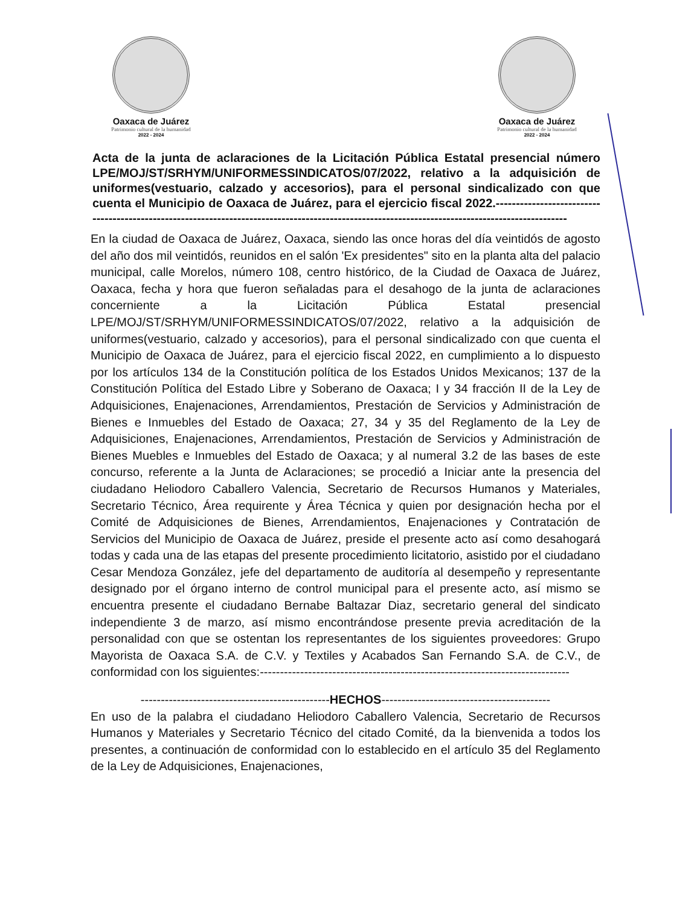Oaxaca de Juárez
Patrimonio cultural de la humanidad
2022 - 2024
Oaxaca de Juárez
Patrimonio cultural de la humanidad
2022 - 2024
Acta de la junta de aclaraciones de la Licitación Pública Estatal presencial número LPE/MOJ/ST/SRHYM/UNIFORMESSINDICATOS/07/2022, relativo a la adquisición de uniformes(vestuario, calzado y accesorios), para el personal sindicalizado con que cuenta el Municipio de Oaxaca de Juárez, para el ejercicio fiscal 2022.------------------------------------------------------------------------------------------------------------------------------------------------
En la ciudad de Oaxaca de Juárez, Oaxaca, siendo las once horas del día veintidós de agosto del año dos mil veintidós, reunidos en el salón 'Ex presidentes" sito en la planta alta del palacio municipal, calle Morelos, número 108, centro histórico, de la Ciudad de Oaxaca de Juárez, Oaxaca, fecha y hora que fueron señaladas para el desahogo de la junta de aclaraciones concerniente a la Licitación Pública Estatal presencial LPE/MOJ/ST/SRHYM/UNIFORMESSINDICATOS/07/2022, relativo a la adquisición de uniformes(vestuario, calzado y accesorios), para el personal sindicalizado con que cuenta el Municipio de Oaxaca de Juárez, para el ejercicio fiscal 2022, en cumplimiento a lo dispuesto por los artículos 134 de la Constitución política de los Estados Unidos Mexicanos; 137 de la Constitución Política del Estado Libre y Soberano de Oaxaca; I y 34 fracción II de la Ley de Adquisiciones, Enajenaciones, Arrendamientos, Prestación de Servicios y Administración de Bienes e Inmuebles del Estado de Oaxaca; 27, 34 y 35 del Reglamento de la Ley de Adquisiciones, Enajenaciones, Arrendamientos, Prestación de Servicios y Administración de Bienes Muebles e Inmuebles del Estado de Oaxaca; y al numeral 3.2 de las bases de este concurso, referente a la Junta de Aclaraciones; se procedió a Iniciar ante la presencia del ciudadano Heliodoro Caballero Valencia, Secretario de Recursos Humanos y Materiales, Secretario Técnico, Área requirente y Área Técnica y quien por designación hecha por el Comité de Adquisiciones de Bienes, Arrendamientos, Enajenaciones y Contratación de Servicios del Municipio de Oaxaca de Juárez, preside el presente acto así como desahogará todas y cada una de las etapas del presente procedimiento licitatorio, asistido por el ciudadano Cesar Mendoza González, jefe del departamento de auditoría al desempeño y representante designado por el órgano interno de control municipal para el presente acto, así mismo se encuentra presente el ciudadano Bernabe Baltazar Diaz, secretario general del sindicato independiente 3 de marzo, así mismo encontrándose presente previa acreditación de la personalidad con que se ostentan los representantes de los siguientes proveedores: Grupo Mayorista de Oaxaca S.A. de C.V. y Textiles y Acabados San Fernando S.A. de C.V., de conformidad con los siguientes:-----------------------------------------------------------------------------
-----------------------------------------------HECHOS------------------------------------------
En uso de la palabra el ciudadano Heliodoro Caballero Valencia, Secretario de Recursos Humanos y Materiales y Secretario Técnico del citado Comité, da la bienvenida a todos los presentes, a continuación de conformidad con lo establecido en el artículo 35 del Reglamento de la Ley de Adquisiciones, Enajenaciones,